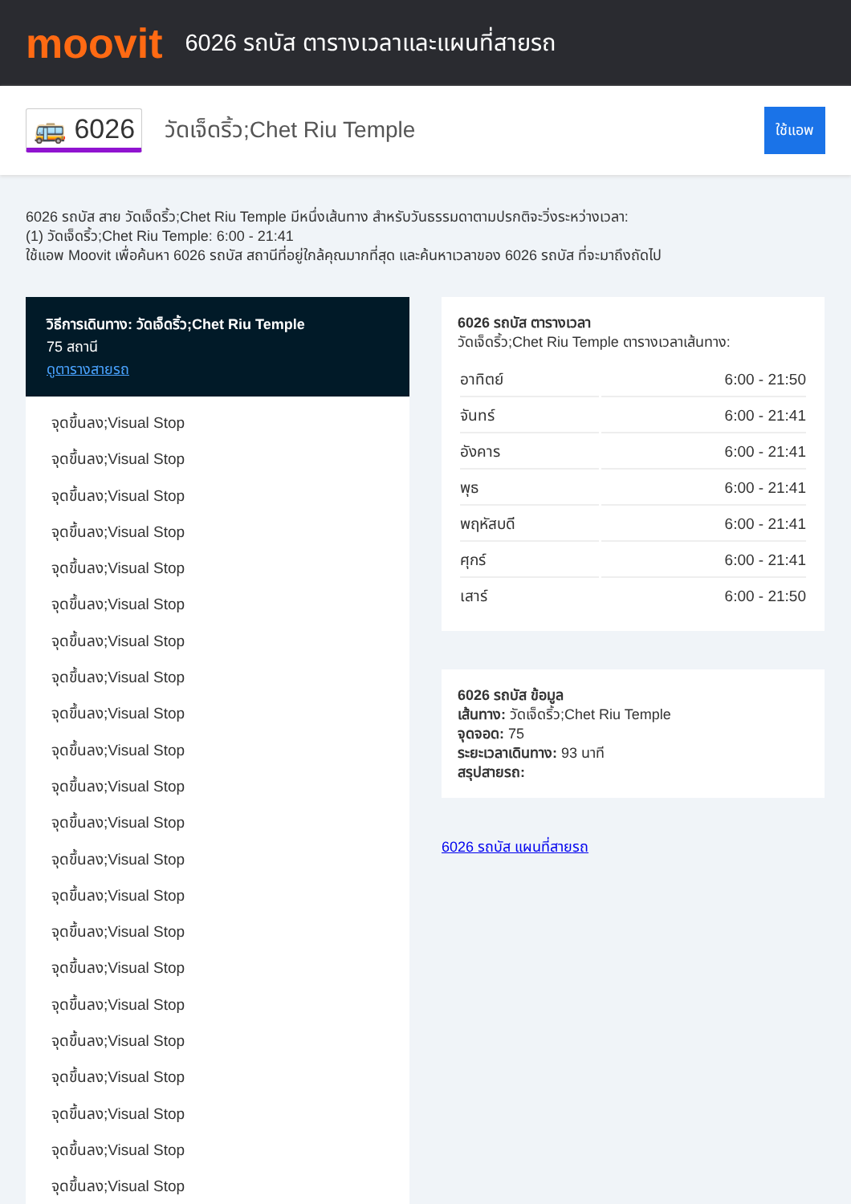moovit
6026 รถบัส ตารางเวลาและแผนที่สายรถ
🚌 6026
วัดเจ็ดริ้ว;Chet Riu Temple
ใช้แอพ
6026 รถบัส สาย วัดเจ็ดริ้ว;Chet Riu Temple มีหนึ่งเส้นทาง สำหรับวันธรรมดาตามปรกติจะวิ่งระหว่างเวลา:
(1) วัดเจ็ดริ้ว;Chet Riu Temple: 6:00 - 21:41
ใช้แอพ Moovit เพื่อค้นหา 6026 รถบัส สถานีที่อยู่ใกล้คุณมากที่สุด และค้นหาเวลาของ 6026 รถบัส ที่จะมาถึงถัดไป
วิธีการเดินทาง: วัดเจ็ดริ้ว;Chet Riu Temple
75 สถานี
ดูตารางสายรถ
จุดขึ้นลง;Visual Stop
จุดขึ้นลง;Visual Stop
จุดขึ้นลง;Visual Stop
จุดขึ้นลง;Visual Stop
จุดขึ้นลง;Visual Stop
จุดขึ้นลง;Visual Stop
จุดขึ้นลง;Visual Stop
จุดขึ้นลง;Visual Stop
จุดขึ้นลง;Visual Stop
จุดขึ้นลง;Visual Stop
จุดขึ้นลง;Visual Stop
จุดขึ้นลง;Visual Stop
จุดขึ้นลง;Visual Stop
จุดขึ้นลง;Visual Stop
จุดขึ้นลง;Visual Stop
จุดขึ้นลง;Visual Stop
จุดขึ้นลง;Visual Stop
จุดขึ้นลง;Visual Stop
จุดขึ้นลง;Visual Stop
จุดขึ้นลง;Visual Stop
จุดขึ้นลง;Visual Stop
จุดขึ้นลง;Visual Stop
6026 รถบัส ตารางเวลา
วัดเจ็ดริ้ว;Chet Riu Temple ตารางเวลาเส้นทาง:
| อาทิตย์ | 6:00 - 21:50 |
| จันทร์ | 6:00 - 21:41 |
| อังคาร | 6:00 - 21:41 |
| พุธ | 6:00 - 21:41 |
| พฤหัสบดี | 6:00 - 21:41 |
| ศุกร์ | 6:00 - 21:41 |
| เสาร์ | 6:00 - 21:50 |
6026 รถบัส ข้อมูล
เส้นทาง: วัดเจ็ดริ้ว;Chet Riu Temple
จุดจอด: 75
ระยะเวลาเดินทาง: 93 นาที
สรุปสายรถ:
6026 รถบัส แผนที่สายรถ